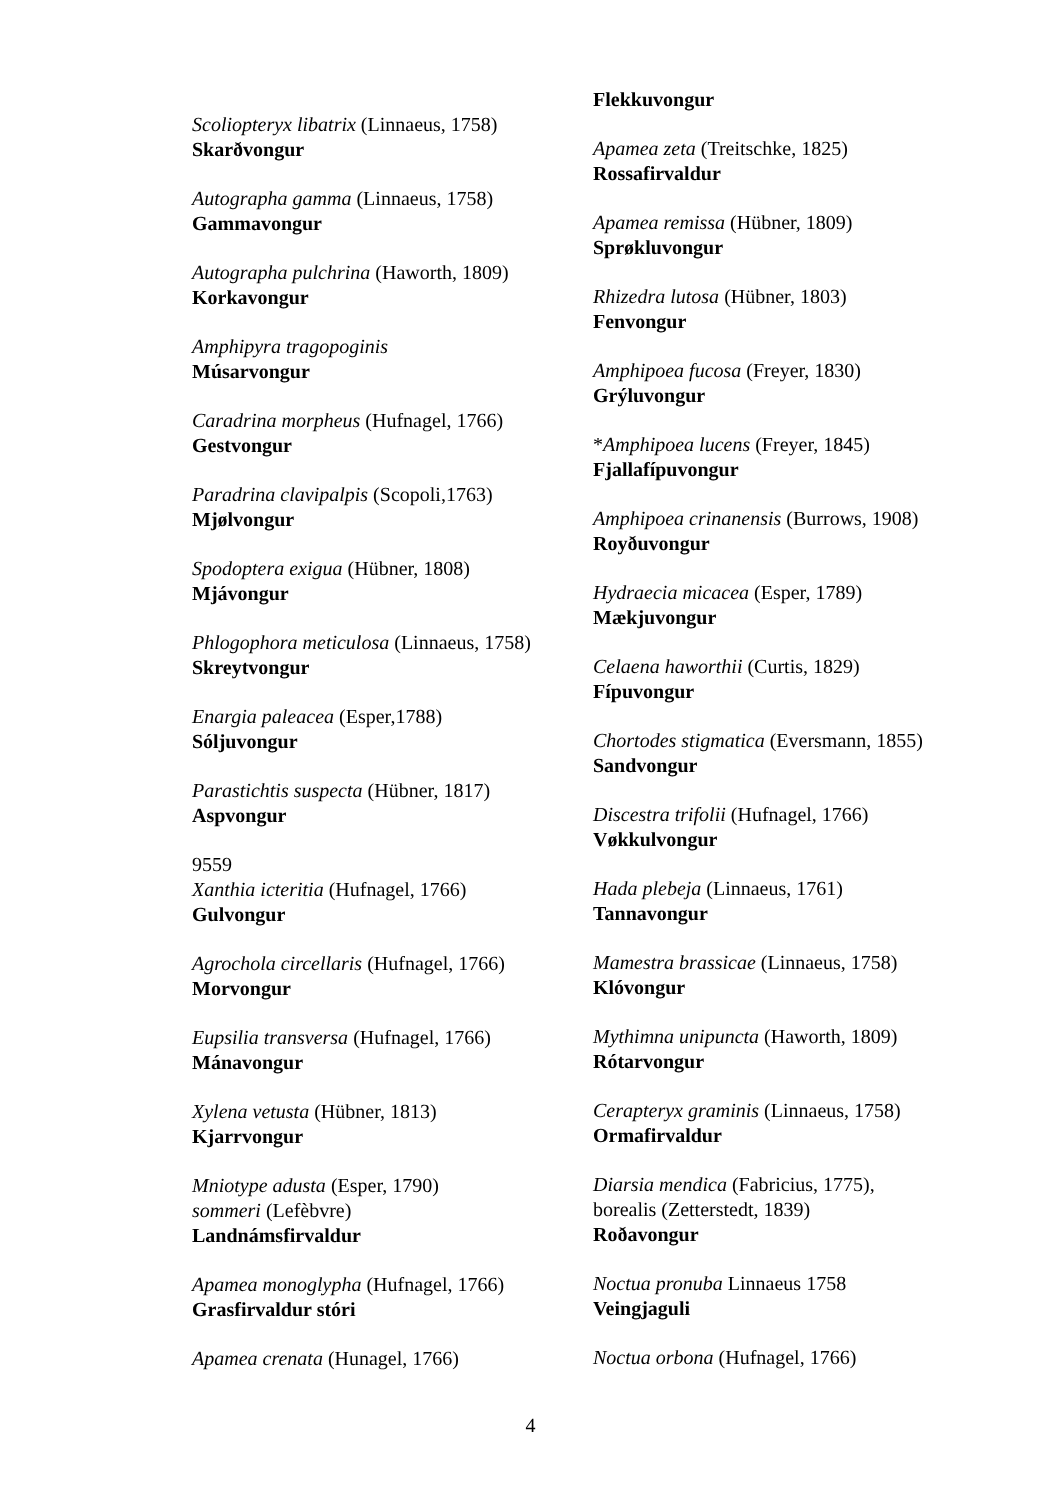Scoliopteryx libatrix (Linnaeus, 1758)
Skarðvongur
Autographa gamma (Linnaeus, 1758)
Gammavongur
Autographa pulchrina (Haworth, 1809)
Korkavongur
Amphipyra tragopoginis
Músarvongur
Caradrina morpheus (Hufnagel, 1766)
Gestvongur
Paradrina clavipalpis (Scopoli,1763)
Mjølvongur
Spodoptera exigua (Hübner, 1808)
Mjávongur
Phlogophora meticulosa (Linnaeus, 1758)
Skreytvongur
Enargia paleacea (Esper,1788)
Sóljuvongur
Parastichtis suspecta (Hübner, 1817)
Aspvongur
9559
Xanthia icteritia (Hufnagel, 1766)
Gulvongur
Agrochola circellaris (Hufnagel, 1766)
Morvongur
Eupsilia transversa (Hufnagel, 1766)
Mánavongur
Xylena vetusta (Hübner, 1813)
Kjarrvongur
Mniotype adusta (Esper, 1790)
sommeri (Lefèbvre)
Landnámsfirvaldur
Apamea monoglypha (Hufnagel, 1766)
Grasfirvaldur stóri
Apamea crenata (Hunagel, 1766)
Flekkuvongur
Apamea zeta (Treitschke, 1825)
Rossafirvaldur
Apamea remissa (Hübner, 1809)
Sprøkluvongur
Rhizedra lutosa (Hübner, 1803)
Fenvongur
Amphipoea fucosa (Freyer, 1830)
Grýluvongur
*Amphipoea lucens (Freyer, 1845)
Fjallafípuvongur
Amphipoea crinanensis (Burrows, 1908)
Royðuvongur
Hydraecia micacea (Esper, 1789)
Mækjuvongur
Celaena haworthii (Curtis, 1829)
Fípuvongur
Chortodes stigmatica (Eversmann, 1855)
Sandvongur
Discestra trifolii (Hufnagel, 1766)
Vøkkulvongur
Hada plebeja (Linnaeus, 1761)
Tannavongur
Mamestra brassicae (Linnaeus, 1758)
Klóvongur
Mythimna unipuncta (Haworth, 1809)
Rótarvongur
Cerapteryx graminis (Linnaeus, 1758)
Ormafirvaldur
Diarsia mendica (Fabricius, 1775),
borealis (Zetterstedt, 1839)
Roðavongur
Noctua pronuba Linnaeus 1758
Veingjaguli
Noctua orbona (Hufnagel, 1766)
4